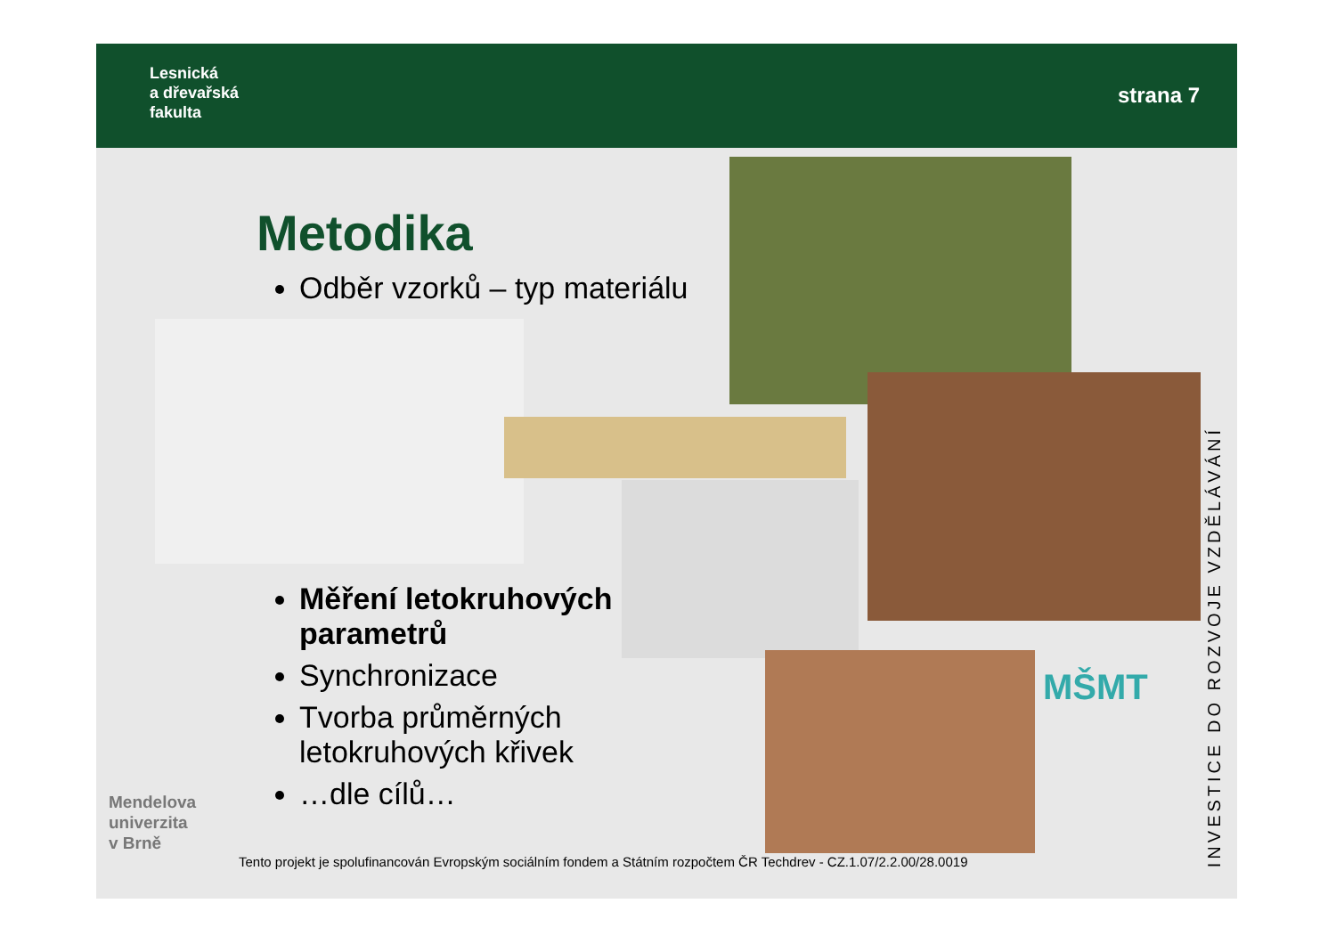Lesnická
a dřevařská
fakulta
strana 7
Metodika
Odběr vzorků – typ materiálu
Měření letokruhových parametrů
Synchronizace
Tvorba průměrných letokruhových křivek
…dle cílů…
Mendelova
univerzita
v Brně
Tento projekt je spolufinancován Evropským sociálním fondem a Státním rozpočtem ČR Techdrev - CZ.1.07/2.2.00/28.0019
MŠMT
INVESTICE DO ROZVOJE VZDĚLÁVÁNÍ